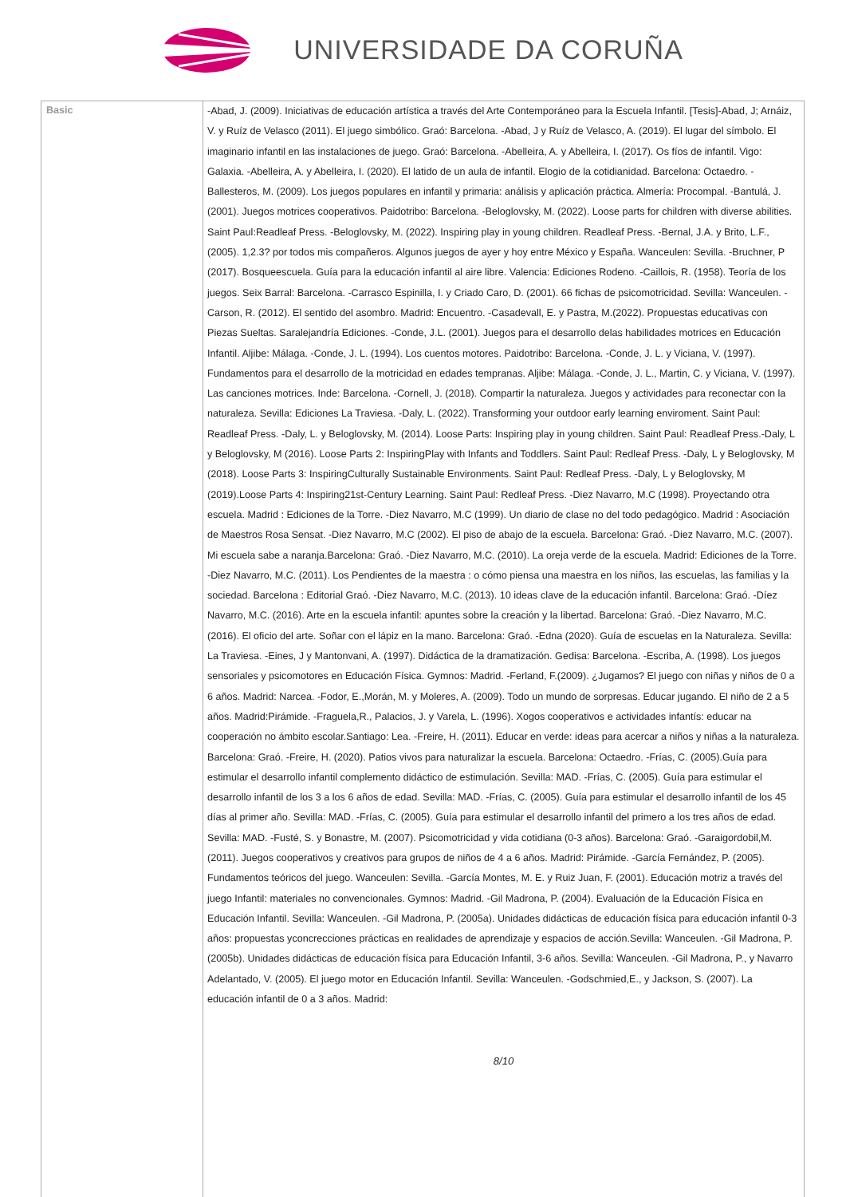UNIVERSIDADE DA CORUÑA
| Basic | -Abad, J. (2009). Iniciativas de educación artística a través del Arte Contemporáneo para la Escuela Infantil. [Tesis]-Abad, J; Arnáiz, V. y Ruíz de Velasco (2011). El juego simbólico. Graó: Barcelona. -Abad, J y Ruíz de Velasco, A. (2019). El lugar del símbolo. El imaginario infantil en las instalaciones de juego. Graó: Barcelona. -Abelleira, A. y Abelleira, I. (2017). Os fíos de infantil. Vigo: Galaxia. -Abelleira, A. y Abelleira, I. (2020). El latido de un aula de infantil. Elogio de la cotidianidad. Barcelona: Octaedro. -Ballesteros, M. (2009). Los juegos populares en infantil y primaria: análisis y aplicación práctica. Almería: Procompal. -Bantulá, J. (2001). Juegos motrices cooperativos. Paidotribo: Barcelona. -Beloglovsky, M. (2022). Loose parts for children with diverse abilities. Saint Paul:Readleaf Press. -Beloglovsky, M. (2022). Inspiring play in young children. Readleaf Press. -Bernal, J.A. y Brito, L.F., (2005). 1,2.3? por todos mis compañeros. Algunos juegos de ayer y hoy entre México y España. Wanceulen: Sevilla. -Bruchner, P (2017). Bosqueescuela. Guía para la educación infantil al aire libre. Valencia: Ediciones Rodeno. -Caillois, R. (1958). Teoría de los juegos. Seix Barral: Barcelona. -Carrasco Espinilla, I. y Criado Caro, D. (2001). 66 fichas de psicomotricidad. Sevilla: Wanceulen. -Carson, R. (2012). El sentido del asombro. Madrid: Encuentro. -Casadevall, E. y Pastra, M.(2022). Propuestas educativas con Piezas Sueltas. Saralejandría Ediciones. -Conde, J.L. (2001). Juegos para el desarrollo delas habilidades motrices en Educación Infantil. Aljibe: Málaga. -Conde, J. L. (1994). Los cuentos motores. Paidotribo: Barcelona. -Conde, J. L. y Viciana, V. (1997). Fundamentos para el desarrollo de la motricidad en edades tempranas. Aljibe: Málaga. -Conde, J. L., Martin, C. y Viciana, V. (1997). Las canciones motrices. Inde: Barcelona. -Cornell, J. (2018). Compartir la naturaleza. Juegos y actividades para reconectar con la naturaleza. Sevilla: Ediciones La Traviesa. -Daly, L. (2022). Transforming your outdoor early learning enviroment. Saint Paul: Readleaf Press. -Daly, L. y Beloglovsky, M. (2014). Loose Parts: Inspiring play in young children. Saint Paul: Readleaf Press.-Daly, L y Beloglovsky, M (2016). Loose Parts 2: InspiringPlay with Infants and Toddlers. Saint Paul: Redleaf Press. -Daly, L y Beloglovsky, M (2018). Loose Parts 3: InspiringCulturally Sustainable Environments. Saint Paul: Redleaf Press. -Daly, L y Beloglovsky, M (2019).Loose Parts 4: Inspiring21st-Century Learning. Saint Paul: Redleaf Press. -Diez Navarro, M.C (1998). Proyectando otra escuela. Madrid : Ediciones de la Torre. -Diez Navarro, M.C (1999). Un diario de clase no del todo pedagógico. Madrid : Asociación de Maestros Rosa Sensat. -Diez Navarro, M.C (2002). El piso de abajo de la escuela. Barcelona: Graó. -Diez Navarro, M.C. (2007). Mi escuela sabe a naranja.Barcelona: Graó. -Diez Navarro, M.C. (2010). La oreja verde de la escuela. Madrid: Ediciones de la Torre. -Diez Navarro, M.C. (2011). Los Pendientes de la maestra : o cómo piensa una maestra en los niños, las escuelas, las familias y la sociedad. Barcelona : Editorial Graó. -Diez Navarro, M.C. (2013). 10 ideas clave de la educación infantil. Barcelona: Graó. -Díez Navarro, M.C. (2016). Arte en la escuela infantil: apuntes sobre la creación y la libertad. Barcelona: Graó. -Diez Navarro, M.C. (2016). El oficio del arte. Soñar con el lápiz en la mano. Barcelona: Graó. -Edna (2020). Guía de escuelas en la Naturaleza. Sevilla: La Traviesa. -Eines, J y Mantonvani, A. (1997). Didáctica de la dramatización. Gedisa: Barcelona. -Escriba, A. (1998). Los juegos sensoriales y psicomotores en Educación Física. Gymnos: Madrid. -Ferland, F.(2009). ¿Jugamos? El juego con niñas y niños de 0 a 6 años. Madrid: Narcea. -Fodor, E.,Morán, M. y Moleres, A. (2009). Todo un mundo de sorpresas. Educar jugando. El niño de 2 a 5 años. Madrid:Pirámide. -Fraguela,R., Palacios, J. y Varela, L. (1996). Xogos cooperativos e actividades infantís: educar na cooperación no ámbito escolar.Santiago: Lea. -Freire, H. (2011). Educar en verde: ideas para acercar a niños y niñas a la naturaleza. Barcelona: Graó. -Freire, H. (2020). Patios vivos para naturalizar la escuela. Barcelona: Octaedro. -Frías, C. (2005).Guía para estimular el desarrollo infantil complemento didáctico de estimulación. Sevilla: MAD. -Frías, C. (2005). Guía para estimular el desarrollo infantil de los 3 a los 6 años de edad. Sevilla: MAD. -Frías, C. (2005). Guía para estimular el desarrollo infantil de los 45 días al primer año. Sevilla: MAD. -Frías, C. (2005). Guía para estimular el desarrollo infantil del primero a los tres años de edad. Sevilla: MAD. -Fusté, S. y Bonastre, M. (2007). Psicomotricidad y vida cotidiana (0-3 años). Barcelona: Graó. -Garaigordobil,M. (2011). Juegos cooperativos y creativos para grupos de niños de 4 a 6 años. Madrid: Pirámide. -García Fernández, P. (2005). Fundamentos teóricos del juego. Wanceulen: Sevilla. -García Montes, M. E. y Ruiz Juan, F. (2001). Educación motriz a través del juego Infantil: materiales no convencionales. Gymnos: Madrid. -Gil Madrona, P. (2004). Evaluación de la Educación Física en Educación Infantil. Sevilla: Wanceulen. -Gil Madrona, P. (2005a). Unidades didácticas de educación física para educación infantil 0-3 años: propuestas yconcrecciones prácticas en realidades de aprendizaje y espacios de acción.Sevilla: Wanceulen. -Gil Madrona, P. (2005b). Unidades didácticas de educación física para Educación Infantil, 3-6 años. Sevilla: Wanceulen. -Gil Madrona, P., y Navarro Adelantado, V. (2005). El juego motor en Educación Infantil. Sevilla: Wanceulen. -Godschmied,E., y Jackson, S. (2007). La educación infantil de 0 a 3 años. Madrid: 8/10 |